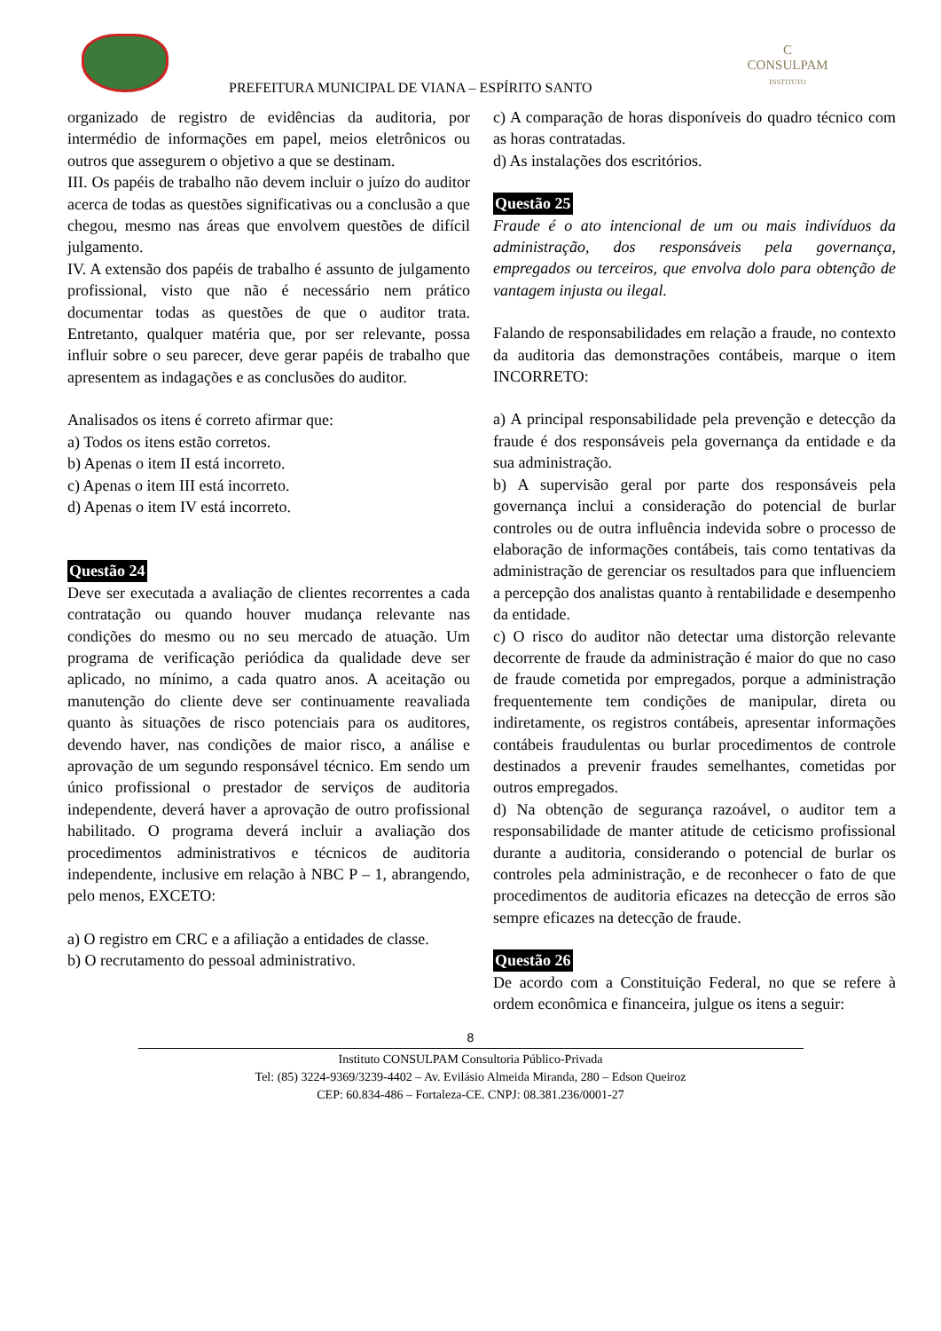PREFEITURA MUNICIPAL DE VIANA – ESPÍRITO SANTO
C
CONSULPAM
INSTITUTO
organizado de registro de evidências da auditoria, por intermédio de informações em papel, meios eletrônicos ou outros que assegurem o objetivo a que se destinam.
III. Os papéis de trabalho não devem incluir o juízo do auditor acerca de todas as questões significativas ou a conclusão a que chegou, mesmo nas áreas que envolvem questões de difícil julgamento.
IV. A extensão dos papéis de trabalho é assunto de julgamento profissional, visto que não é necessário nem prático documentar todas as questões de que o auditor trata. Entretanto, qualquer matéria que, por ser relevante, possa influir sobre o seu parecer, deve gerar papéis de trabalho que apresentem as indagações e as conclusões do auditor.
Analisados os itens é correto afirmar que:
a) Todos os itens estão corretos.
b) Apenas o item II está incorreto.
c) Apenas o item III está incorreto.
d) Apenas o item IV está incorreto.
Questão 24
Deve ser executada a avaliação de clientes recorrentes a cada contratação ou quando houver mudança relevante nas condições do mesmo ou no seu mercado de atuação. Um programa de verificação periódica da qualidade deve ser aplicado, no mínimo, a cada quatro anos. A aceitação ou manutenção do cliente deve ser continuamente reavaliada quanto às situações de risco potenciais para os auditores, devendo haver, nas condições de maior risco, a análise e aprovação de um segundo responsável técnico. Em sendo um único profissional o prestador de serviços de auditoria independente, deverá haver a aprovação de outro profissional habilitado. O programa deverá incluir a avaliação dos procedimentos administrativos e técnicos de auditoria independente, inclusive em relação à NBC P – 1, abrangendo, pelo menos, EXCETO:
a) O registro em CRC e a afiliação a entidades de classe.
b) O recrutamento do pessoal administrativo.
c) A comparação de horas disponíveis do quadro técnico com as horas contratadas.
d) As instalações dos escritórios.
Questão 25
Fraude é o ato intencional de um ou mais indivíduos da administração, dos responsáveis pela governança, empregados ou terceiros, que envolva dolo para obtenção de vantagem injusta ou ilegal.
Falando de responsabilidades em relação a fraude, no contexto da auditoria das demonstrações contábeis, marque o item INCORRETO:
a) A principal responsabilidade pela prevenção e detecção da fraude é dos responsáveis pela governança da entidade e da sua administração.
b) A supervisão geral por parte dos responsáveis pela governança inclui a consideração do potencial de burlar controles ou de outra influência indevida sobre o processo de elaboração de informações contábeis, tais como tentativas da administração de gerenciar os resultados para que influenciem a percepção dos analistas quanto à rentabilidade e desempenho da entidade.
c) O risco do auditor não detectar uma distorção relevante decorrente de fraude da administração é maior do que no caso de fraude cometida por empregados, porque a administração frequentemente tem condições de manipular, direta ou indiretamente, os registros contábeis, apresentar informações contábeis fraudulentas ou burlar procedimentos de controle destinados a prevenir fraudes semelhantes, cometidas por outros empregados.
d) Na obtenção de segurança razoável, o auditor tem a responsabilidade de manter atitude de ceticismo profissional durante a auditoria, considerando o potencial de burlar os controles pela administração, e de reconhecer o fato de que procedimentos de auditoria eficazes na detecção de erros são sempre eficazes na detecção de fraude.
Questão 26
De acordo com a Constituição Federal, no que se refere à ordem econômica e financeira, julgue os itens a seguir:
8
Instituto CONSULPAM Consultoria Público-Privada
Tel: (85) 3224-9369/3239-4402 – Av. Evilásio Almeida Miranda, 280 – Edson Queiroz
CEP: 60.834-486 – Fortaleza-CE. CNPJ: 08.381.236/0001-27